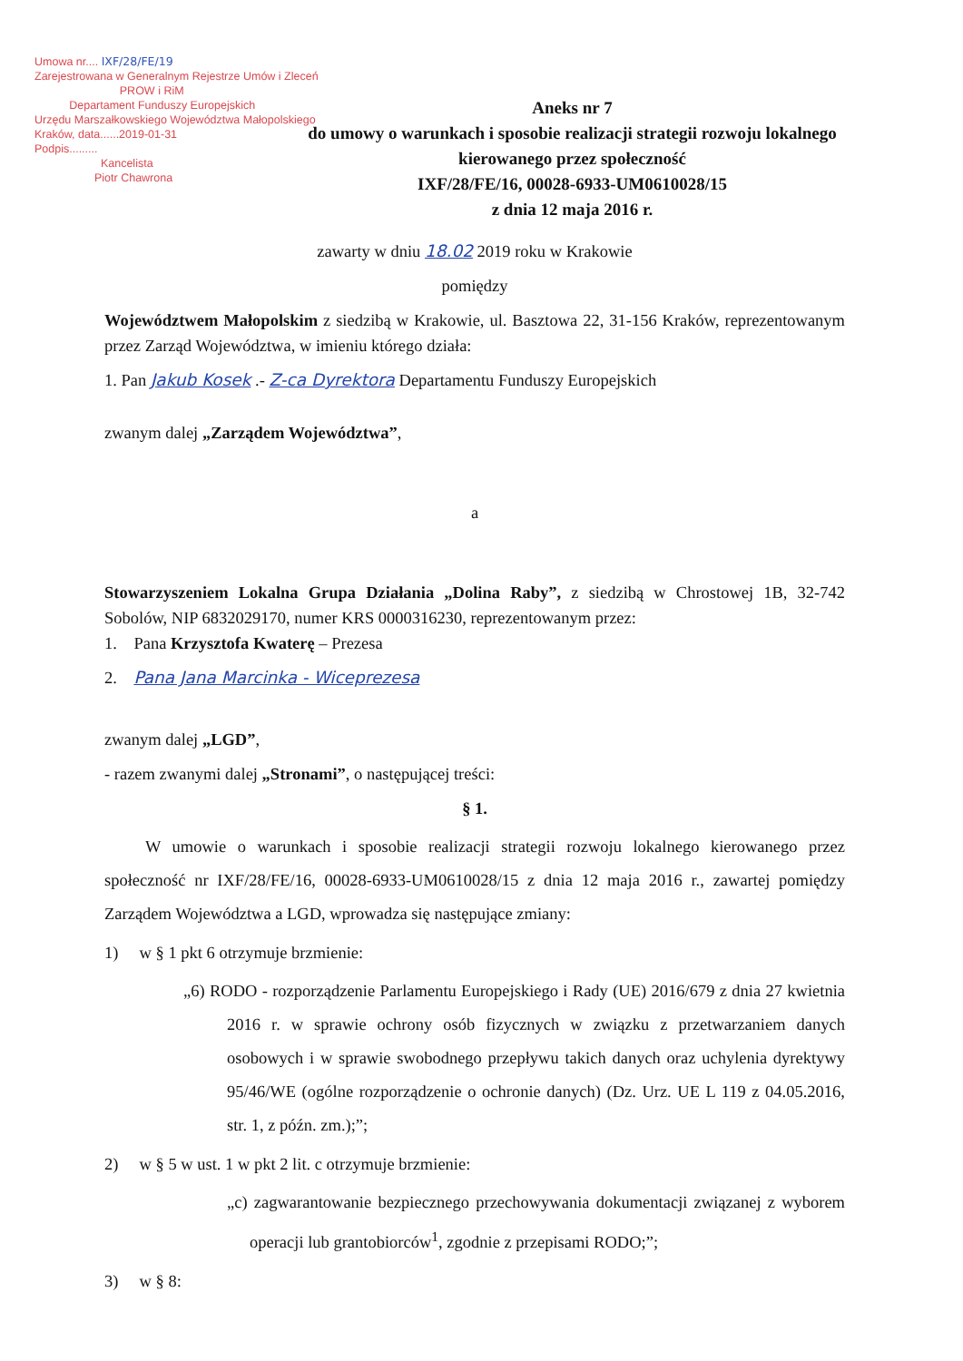Umowa nr.... IXF/28/FE/19
Zarejestrowana w Generalnym Rejestrze Umów i Zleceń
PROW i RiM
Departament Funduszy Europejskich
Urzędu Marszałkowskiego Województwa Małopolskiego
Kraków, data......2019-01-31
Podpis.........
Kancelista
Piotr Chawrona
Aneks nr 7
do umowy o warunkach i sposobie realizacji strategii rozwoju lokalnego
kierowanego przez społeczność
IXF/28/FE/16, 00028-6933-UM0610028/15
z dnia 12 maja 2016 r.
zawarty w dniu 18.02 2019 roku w Krakowie
pomiędzy
Województwem Małopolskim z siedzibą w Krakowie, ul. Basztowa 22, 31-156 Kraków, reprezentowanym przez Zarząd Województwa, w imieniu którego działa:
1. Pan Jakub Kosek .- Z-ca Dyrektora Departamentu Funduszy Europejskich
zwanym dalej „Zarządem Województwa”,
a
Stowarzyszeniem Lokalna Grupa Działania „Dolina Raby”, z siedzibą w Chrostowej 1B, 32-742 Sobolów, NIP 6832029170, numer KRS 0000316230, reprezentowanym przez:
1. Pana Krzysztofa Kwaterę – Prezesa
2. Pana Jana Marcinka - Wiceprezesa
zwanym dalej „LGD”,
- razem zwanymi dalej „Stronami”, o następującej treści:
§ 1.
W umowie o warunkach i sposobie realizacji strategii rozwoju lokalnego kierowanego przez społeczność nr IXF/28/FE/16, 00028-6933-UM0610028/15 z dnia 12 maja 2016 r., zawartej pomiędzy Zarządem Województwa a LGD, wprowadza się następujące zmiany:
1) w § 1 pkt 6 otrzymuje brzmienie:
„6) RODO - rozporządzenie Parlamentu Europejskiego i Rady (UE) 2016/679 z dnia 27 kwietnia 2016 r. w sprawie ochrony osób fizycznych w związku z przetwarzaniem danych osobowych i w sprawie swobodnego przepływu takich danych oraz uchylenia dyrektywy 95/46/WE (ogólne rozporządzenie o ochronie danych) (Dz. Urz. UE L 119 z 04.05.2016, str. 1, z późn. zm.);”;
2) w § 5 w ust. 1 w pkt 2 lit. c otrzymuje brzmienie:
„c) zagwarantowanie bezpiecznego przechowywania dokumentacji związanej z wyborem operacji lub grantobiorców<sup>1</sup>, zgodnie z przepisami RODO;”;
3) w § 8: